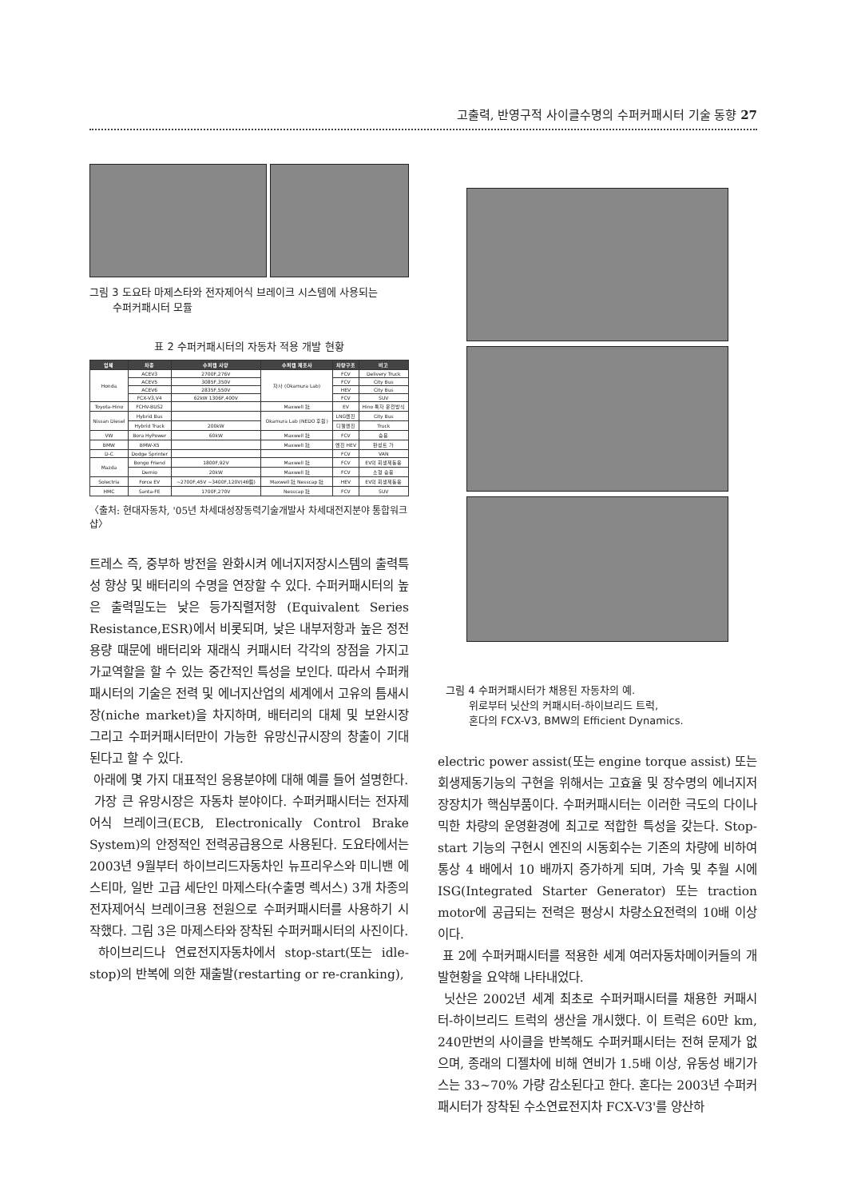고출력, 반영구적 사이클수명의 수퍼커패시터 기술 동향 27
그림 3 도요타 마제스타와 전자제어식 브레이크 시스템에 사용되는
수퍼커패시터 모듈
표 2 수퍼커패시터의 자동차 적용 개발 현황
| 업체 | 차종 | 수퍼캡 사양 | 수퍼캡 제조사 | 차량구조 | 비고 |
| --- | --- | --- | --- | --- | --- |
| Honda | ACEV3 | 2700F,276V | 자사 (Okamura Lab) | FCV | Delivery Truck |
| | ACEV5 | 3085F,350V | | FCV | City Bus |
| | ACEV6 | 2835F,550V | | HEV | City Bus |
| | FCX-V3,V4 | 62kW 1306F,400V | | FCV | SUV |
| Toyota-Hino | FCHV-BUS2 | | Maxwell 社 | EV | Hino 특자 운전방식 |
| Nissan Diesel | Hybrid Bus | | Okamura Lab (NEDO 후원) | LNG엔진 | City Bus |
| | Hybrid Truck | 200kW | | 디젤엔진 | Truck |
| VW | Bora HyPower | 60kW | Maxwell 社 | FCV | 승용 |
| BMW | BMW-X5 | | Maxwell 社 | 엔진 HEV | 완성트 가 |
| D-C | Dodge Sprinter | | | FCV | VAN |
| Mazda | Bongo Friend | 1800F,92V | Maxwell 社 | FCV | EV의 회생제동용 |
| | Demio | 20kW | Maxwell 社 | FCV | 소형 승용 |
| Solectria | Force EV | ~2700F,45V ~3400F,120V(46個) | Maxwell 社 Nesscap 社 | HEV | EV의 회생제동용 |
| HMC | Santa-FE | 1700F,270V | Nesscap 社 | FCV | SUV |
〈출처: 현대자동차, '05년 차세대성장동력기술개발사 차세대전지분야 통합워크샵〉
트레스 즉, 중부하 방전을 완화시켜 에너지저장시스템의 출력특성 향상 및 배터리의 수명을 연장할 수 있다. 수퍼커패시터의 높은 출력밀도는 낮은 등가직렬저항 (Equivalent Series Resistance,ESR)에서 비롯되며, 낮은 내부저항과 높은 정전용량 때문에 배터리와 재래식 커패시터 각각의 장점을 가지고 가교역할을 할 수 있는 중간적인 특성을 보인다. 따라서 수퍼캐패시터의 기술은 전력 및 에너지산업의 세계에서 고유의 틈새시장(niche market)을 차지하며, 배터리의 대체 및 보완시장 그리고 수퍼커패시터만이 가능한 유망신규시장의 창출이 기대된다고 할 수 있다.
아래에 몇 가지 대표적인 응용분야에 대해 예를 들어 설명한다.
가장 큰 유망시장은 자동차 분야이다. 수퍼커패시터는 전자제어식 브레이크(ECB, Electronically Control Brake System)의 안정적인 전력공급용으로 사용된다. 도요타에서는 2003년 9월부터 하이브리드자동차인 뉴프리우스와 미니밴 에스티마, 일반 고급 세단인 마제스타(수출명 렉서스) 3개 차종의 전자제어식 브레이크용 전원으로 수퍼커패시터를 사용하기 시작했다. 그림 3은 마제스타와 장착된 수퍼커패시터의 사진이다.
하이브리드나 연료전지자동차에서 stop-start(또는 idle-stop)의 반복에 의한 재출발(restarting or re-cranking),
그림 4 수퍼커패시터가 채용된 자동차의 예.
위로부터 닛산의 커패시터-하이브리드 트럭,
혼다의 FCX-V3, BMW의 Efficient Dynamics.
electric power assist(또는 engine torque assist) 또는 회생제동기능의 구현을 위해서는 고효율 및 장수명의 에너지저장장치가 핵심부품이다. 수퍼커패시터는 이러한 극도의 다이나믹한 차량의 운영환경에 최고로 적합한 특성을 갖는다. Stop-start 기능의 구현시 엔진의 시동회수는 기존의 차량에 비하여 통상 4 배에서 10 배까지 증가하게 되며, 가속 및 추월 시에 ISG(Integrated Starter Generator) 또는 traction motor에 공급되는 전력은 평상시 차량소요전력의 10배 이상이다.
표 2에 수퍼커패시터를 적용한 세계 여러자동차메이커들의 개발현황을 요약해 나타내었다.
닛산은 2002년 세계 최초로 수퍼커패시터를 채용한 커패시터-하이브리드 트럭의 생산을 개시했다. 이 트럭은 60만 km, 240만번의 사이클을 반복해도 수퍼커패시터는 전혀 문제가 없으며, 종래의 디젤차에 비해 연비가 1.5배 이상, 유동성 배기가스는 33~70% 가량 감소된다고 한다. 혼다는 2003년 수퍼커패시터가 장착된 수소연료전지차 FCX-V3'를 양산하